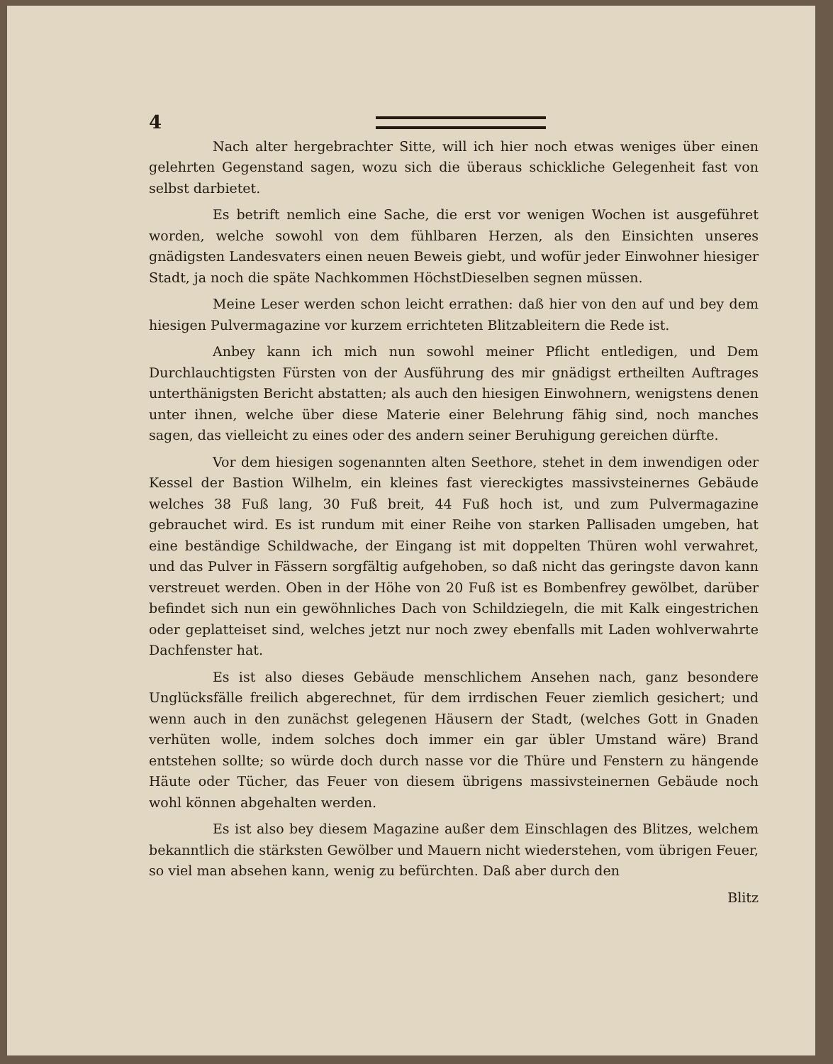4
Nach alter hergebrachter Sitte, will ich hier noch etwas weniges über einen gelehrten Gegenstand sagen, wozu sich die überaus schickliche Gelegenheit fast von selbst darbietet.
Es betrift nemlich eine Sache, die erst vor wenigen Wochen ist ausgeführet worden, welche sowohl von dem fühlbaren Herzen, als den Einsichten unseres gnädigsten Landesvaters einen neuen Beweis giebt, und wofür jeder Einwohner hiesiger Stadt, ja noch die späte Nachkommen HöchstDieselben segnen müssen.
Meine Leser werden schon leicht errathen: daß hier von den auf und bey dem hiesigen Pulvermagazine vor kurzem errichteten Blitzableitern die Rede ist.
Anbey kann ich mich nun sowohl meiner Pflicht entledigen, und Dem Durchlauchtigsten Fürsten von der Ausführung des mir gnädigst ertheilten Auftrages unterthänigsten Bericht abstatten; als auch den hiesigen Einwohnern, wenigstens denen unter ihnen, welche über diese Materie einer Belehrung fähig sind, noch manches sagen, das vielleicht zu eines oder des andern seiner Beruhigung gereichen dürfte.
Vor dem hiesigen sogenannten alten Seethore, stehet in dem inwendigen oder Kessel der Bastion Wilhelm, ein kleines fast viereckigtes massivsteinernes Gebäude welches 38 Fuß lang, 30 Fuß breit, 44 Fuß hoch ist, und zum Pulvermagazine gebrauchet wird. Es ist rundum mit einer Reihe von starken Pallisaden umgeben, hat eine beständige Schildwache, der Eingang ist mit doppelten Thüren wohl verwahret, und das Pulver in Fässern sorgfältig aufgehoben, so daß nicht das geringste davon kann verstreuet werden. Oben in der Höhe von 20 Fuß ist es Bombenfrey gewölbet, darüber befindet sich nun ein gewöhnliches Dach von Schildziegeln, die mit Kalk eingestrichen oder geplatteiset sind, welches jetzt nur noch zwey ebenfalls mit Laden wohlverwahrte Dachfenster hat.
Es ist also dieses Gebäude menschlichem Ansehen nach, ganz besondere Unglücksfälle freilich abgerechnet, für dem irrdischen Feuer ziemlich gesichert; und wenn auch in den zunächst gelegenen Häusern der Stadt, (welches Gott in Gnaden verhüten wolle, indem solches doch immer ein gar übler Umstand wäre) Brand entstehen sollte; so würde doch durch nasse vor die Thüre und Fenstern zu hängende Häute oder Tücher, das Feuer von diesem übrigens massivsteinernen Gebäude noch wohl können abgehalten werden.
Es ist also bey diesem Magazine außer dem Einschlagen des Blitzes, welchem bekanntlich die stärksten Gewölber und Mauern nicht wiederstehen, vom übrigen Feuer, so viel man absehen kann, wenig zu befürchten. Daß aber durch den
Blitz